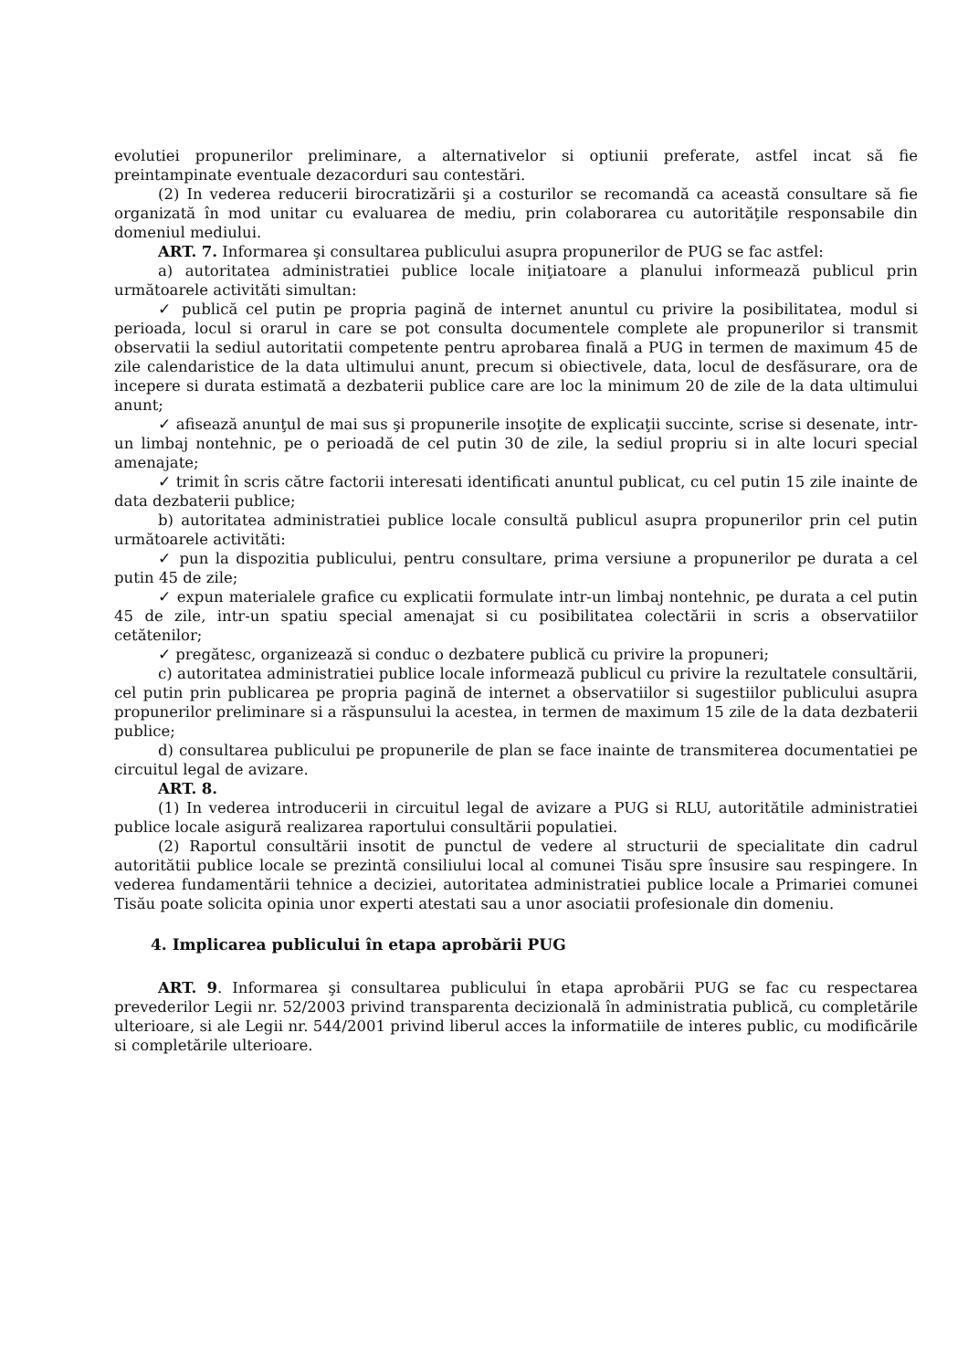evolutiei propunerilor preliminare, a alternativelor si optiunii preferate, astfel incat să fie preintampinate eventuale dezacorduri sau contestări.
(2) In vederea reducerii birocratizării şi a costurilor se recomandă ca această consultare să fie organizată în mod unitar cu evaluarea de mediu, prin colaborarea cu autorităţile responsabile din domeniul mediului.
ART. 7. Informarea şi consultarea publicului asupra propunerilor de PUG se fac astfel:
a) autoritatea administratiei publice locale iniţiatoare a planului informează publicul prin următoarele activităti simultan:
✓ publică cel putin pe propria pagină de internet anuntul cu privire la posibilitatea, modul si perioada, locul si orarul in care se pot consulta documentele complete ale propunerilor si transmit observatii la sediul autoritatii competente pentru aprobarea finală a PUG in termen de maximum 45 de zile calendaristice de la data ultimului anunt, precum si obiectivele, data, locul de desfăsurare, ora de incepere si durata estimată a dezbaterii publice care are loc la minimum 20 de zile de la data ultimului anunt;
✓ afisează anunţul de mai sus şi propunerile insoţite de explicaţii succinte, scrise si desenate, intr-un limbaj nontehnic, pe o perioadă de cel putin 30 de zile, la sediul propriu si in alte locuri special amenajate;
✓ trimit în scris către factorii interesati identificati anuntul publicat, cu cel putin 15 zile inainte de data dezbaterii publice;
b) autoritatea administratiei publice locale consultă publicul asupra propunerilor prin cel putin următoarele activităti:
✓ pun la dispozitia publicului, pentru consultare, prima versiune a propunerilor pe durata a cel putin 45 de zile;
✓ expun materialele grafice cu explicatii formulate intr-un limbaj nontehnic, pe durata a cel putin 45 de zile, intr-un spatiu special amenajat si cu posibilitatea colectării in scris a observatiilor cetătenilor;
✓ pregătesc, organizează si conduc o dezbatere publică cu privire la propuneri;
c) autoritatea administratiei publice locale informează publicul cu privire la rezultatele consultării, cel putin prin publicarea pe propria pagină de internet a observatiilor si sugestiilor publicului asupra propunerilor preliminare si a răspunsului la acestea, in termen de maximum 15 zile de la data dezbaterii publice;
d) consultarea publicului pe propunerile de plan se face inainte de transmiterea documentatiei pe circuitul legal de avizare.
ART. 8.
(1) In vederea introducerii in circuitul legal de avizare a PUG si RLU, autoritătile administratiei publice locale asigură realizarea raportului consultării populatiei.
(2) Raportul consultării insotit de punctul de vedere al structurii de specialitate din cadrul autoritătii publice locale se prezintă consiliului local al comunei Tisău spre însusire sau respingere. In vederea fundamentării tehnice a deciziei, autoritatea administratiei publice locale a Primariei comunei Tisău poate solicita opinia unor experti atestati sau a unor asociatii profesionale din domeniu.
4. Implicarea publicului în etapa aprobării PUG
ART. 9. Informarea şi consultarea publicului în etapa aprobării PUG se fac cu respectarea prevederilor Legii nr. 52/2003 privind transparenta decizională în administratia publică, cu completările ulterioare, si ale Legii nr. 544/2001 privind liberul acces la informatiile de interes public, cu modificările si completările ulterioare.